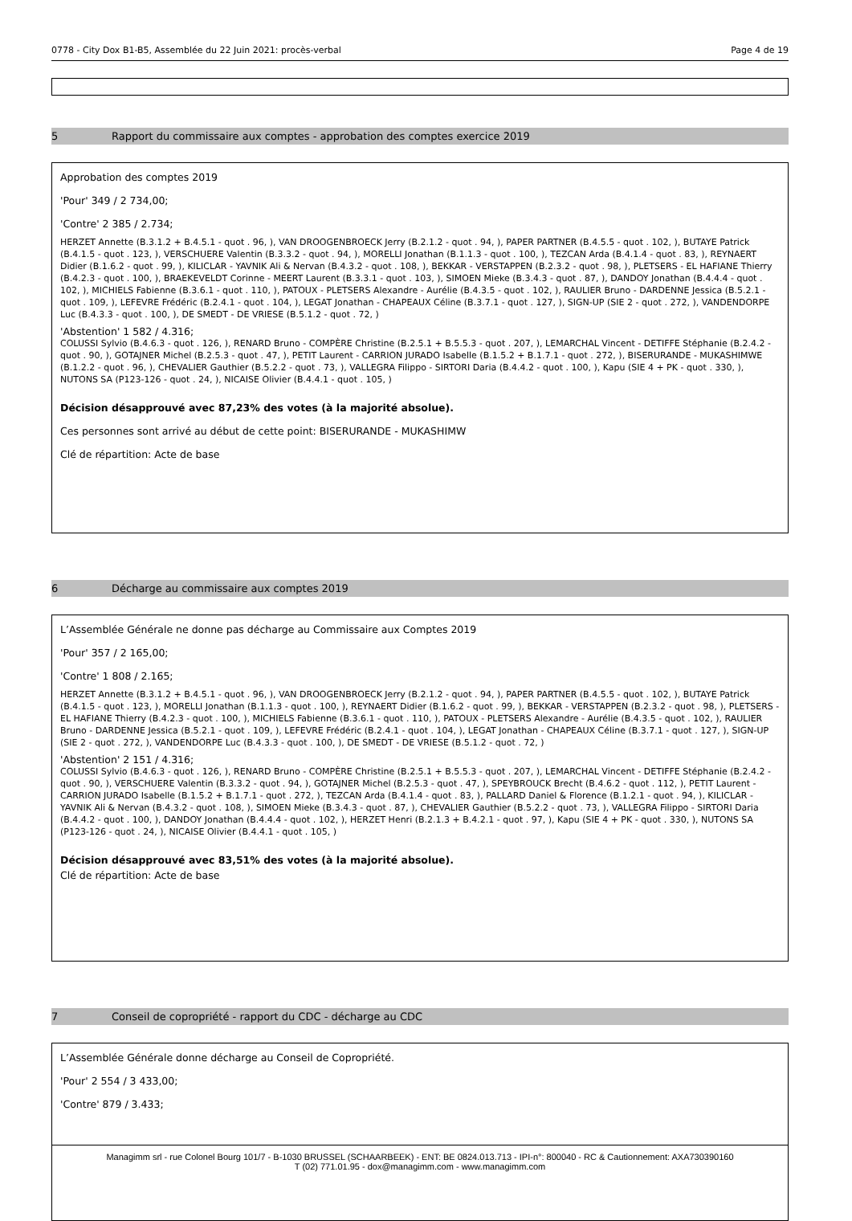0778 - City Dox B1-B5, Assemblée du 22 Juin 2021: procès-verbal Page 4 de 19
5 Rapport du commissaire aux comptes - approbation des comptes exercice 2019
Approbation des comptes 2019
'Pour' 349 / 2 734,00;
'Contre' 2 385 / 2.734;
HERZET Annette (B.3.1.2 + B.4.5.1 - quot . 96, ), VAN DROOGENBROECK Jerry (B.2.1.2 - quot . 94, ), PAPER PARTNER (B.4.5.5 - quot . 102, ), BUTAYE Patrick (B.4.1.5 - quot . 123, ), VERSCHUERE Valentin (B.3.3.2 - quot . 94, ), MORELLI Jonathan (B.1.1.3 - quot . 100, ), TEZCAN Arda (B.4.1.4 - quot . 83, ), REYNAERT Didier (B.1.6.2 - quot . 99, ), KILICLAR - YAVNIK Ali & Nervan (B.4.3.2 - quot . 108, ), BEKKAR - VERSTAPPEN (B.2.3.2 - quot . 98, ), PLETSERS - EL HAFIANE Thierry (B.4.2.3 - quot . 100, ), BRAEKEVELDT Corinne - MEERT Laurent (B.3.3.1 - quot . 103, ), SIMOEN Mieke (B.3.4.3 - quot . 87, ), DANDOY Jonathan (B.4.4.4 - quot . 102, ), MICHIELS Fabienne (B.3.6.1 - quot . 110, ), PATOUX - PLETSERS Alexandre - Aurélie (B.4.3.5 - quot . 102, ), RAULIER Bruno - DARDENNE Jessica (B.5.2.1 - quot . 109, ), LEFEVRE Frédéric (B.2.4.1 - quot . 104, ), LEGAT Jonathan - CHAPEAUX Céline (B.3.7.1 - quot . 127, ), SIGN-UP (SIE 2 - quot . 272, ), VANDENDORPE Luc (B.4.3.3 - quot . 100, ), DE SMEDT - DE VRIESE (B.5.1.2 - quot . 72, )
'Abstention' 1 582 / 4.316;
COLUSSI Sylvio (B.4.6.3 - quot . 126, ), RENARD Bruno - COMPÈRE Christine (B.2.5.1 + B.5.5.3 - quot . 207, ), LEMARCHAL Vincent - DETIFFE Stéphanie (B.2.4.2 - quot . 90, ), GOTAJNER Michel (B.2.5.3 - quot . 47, ), PETIT Laurent - CARRION JURADO Isabelle (B.1.5.2 + B.1.7.1 - quot . 272, ), BISERURANDE - MUKASHIMWE (B.1.2.2 - quot . 96, ), CHEVALIER Gauthier (B.5.2.2 - quot . 73, ), VALLEGRA Filippo - SIRTORI Daria (B.4.4.2 - quot . 100, ), Kapu (SIE 4 + PK - quot . 330, ), NUTONS SA (P123-126 - quot . 24, ), NICAISE Olivier (B.4.4.1 - quot . 105, )
Décision désapprouvé avec 87,23% des votes (à la majorité absolue).
Ces personnes sont arrivé au début de cette point: BISERURANDE - MUKASHIMW
Clé de répartition: Acte de base
6 Décharge au commissaire aux comptes 2019
L’Assemblée Générale ne donne pas décharge au Commissaire aux Comptes 2019
'Pour' 357 / 2 165,00;
'Contre' 1 808 / 2.165;
HERZET Annette (B.3.1.2 + B.4.5.1 - quot . 96, ), VAN DROOGENBROECK Jerry (B.2.1.2 - quot . 94, ), PAPER PARTNER (B.4.5.5 - quot . 102, ), BUTAYE Patrick (B.4.1.5 - quot . 123, ), MORELLI Jonathan (B.1.1.3 - quot . 100, ), REYNAERT Didier (B.1.6.2 - quot . 99, ), BEKKAR - VERSTAPPEN (B.2.3.2 - quot . 98, ), PLETSERS - EL HAFIANE Thierry (B.4.2.3 - quot . 100, ), MICHIELS Fabienne (B.3.6.1 - quot . 110, ), PATOUX - PLETSERS Alexandre - Aurélie (B.4.3.5 - quot . 102, ), RAULIER Bruno - DARDENNE Jessica (B.5.2.1 - quot . 109, ), LEFEVRE Frédéric (B.2.4.1 - quot . 104, ), LEGAT Jonathan - CHAPEAUX Céline (B.3.7.1 - quot . 127, ), SIGN-UP (SIE 2 - quot . 272, ), VANDENDORPE Luc (B.4.3.3 - quot . 100, ), DE SMEDT - DE VRIESE (B.5.1.2 - quot . 72, )
'Abstention' 2 151 / 4.316;
COLUSSI Sylvio (B.4.6.3 - quot . 126, ), RENARD Bruno - COMPÈRE Christine (B.2.5.1 + B.5.5.3 - quot . 207, ), LEMARCHAL Vincent - DETIFFE Stéphanie (B.2.4.2 - quot . 90, ), VERSCHUERE Valentin (B.3.3.2 - quot . 94, ), GOTAJNER Michel (B.2.5.3 - quot . 47, ), SPEYBROUCK Brecht (B.4.6.2 - quot . 112, ), PETIT Laurent - CARRION JURADO Isabelle (B.1.5.2 + B.1.7.1 - quot . 272, ), TEZCAN Arda (B.4.1.4 - quot . 83, ), PALLARD Daniel & Florence (B.1.2.1 - quot . 94, ), KILICLAR - YAVNIK Ali & Nervan (B.4.3.2 - quot . 108, ), SIMOEN Mieke (B.3.4.3 - quot . 87, ), CHEVALIER Gauthier (B.5.2.2 - quot . 73, ), VALLEGRA Filippo - SIRTORI Daria (B.4.4.2 - quot . 100, ), DANDOY Jonathan (B.4.4.4 - quot . 102, ), HERZET Henri (B.2.1.3 + B.4.2.1 - quot . 97, ), Kapu (SIE 4 + PK - quot . 330, ), NUTONS SA (P123-126 - quot . 24, ), NICAISE Olivier (B.4.4.1 - quot . 105, )
Décision désapprouvé avec 83,51% des votes (à la majorité absolue).
Clé de répartition: Acte de base
7 Conseil de copropriété - rapport du CDC - décharge au CDC
L’Assemblée Générale donne décharge au Conseil de Copropriété.
'Pour' 2 554 / 3 433,00;
'Contre' 879 / 3.433;
Managimm srl - rue Colonel Bourg 101/7 - B-1030 BRUSSEL (SCHAARBEEK) - ENT: BE 0824.013.713 - IPI-n°: 800040 - RC & Cautionnement: AXA730390160
T (02) 771.01.95 - dox@managimm.com - www.managimm.com